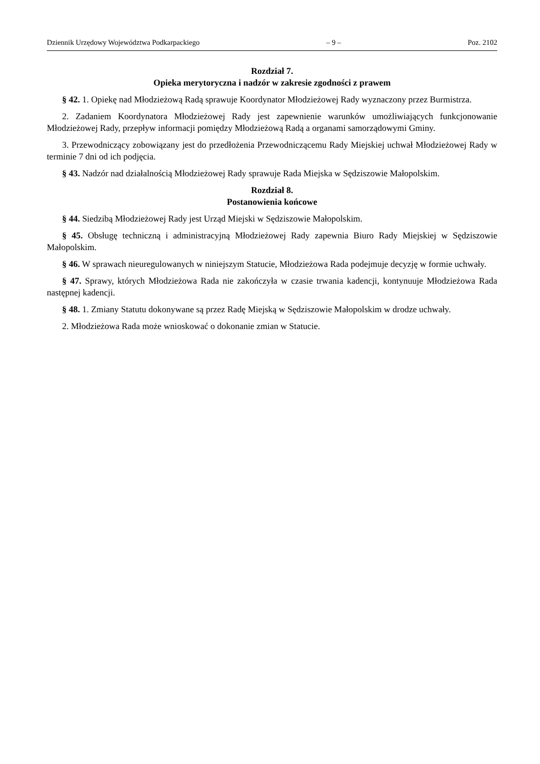Dziennik Urzędowy Województwa Podkarpackiego – 9 – Poz. 2102
Rozdział 7.
Opieka merytoryczna i nadzór w zakresie zgodności z prawem
§ 42. 1. Opiekę nad Młodzieżową Radą sprawuje Koordynator Młodzieżowej Rady wyznaczony przez Burmistrza.
2. Zadaniem Koordynatora Młodzieżowej Rady jest zapewnienie warunków umożliwiających funkcjonowanie Młodzieżowej Rady, przepływ informacji pomiędzy Młodzieżową Radą a organami samorządowymi Gminy.
3. Przewodniczący zobowiązany jest do przedłożenia Przewodniczącemu Rady Miejskiej uchwał Młodzieżowej Rady w terminie 7 dni od ich podjęcia.
§ 43. Nadzór nad działalnością Młodzieżowej Rady sprawuje Rada Miejska w Sędziszowie Małopolskim.
Rozdział 8.
Postanowienia końcowe
§ 44. Siedzibą Młodzieżowej Rady jest Urząd Miejski w Sędziszowie Małopolskim.
§ 45. Obsługę techniczną i administracyjną Młodzieżowej Rady zapewnia Biuro Rady Miejskiej w Sędziszowie Małopolskim.
§ 46. W sprawach nieuregulowanych w niniejszym Statucie, Młodzieżowa Rada podejmuje decyzję w formie uchwały.
§ 47. Sprawy, których Młodzieżowa Rada nie zakończyła w czasie trwania kadencji, kontynuuje Młodzieżowa Rada następnej kadencji.
§ 48. 1. Zmiany Statutu dokonywane są przez Radę Miejską w Sędziszowie Małopolskim w drodze uchwały.
2. Młodzieżowa Rada może wnioskować o dokonanie zmian w Statucie.